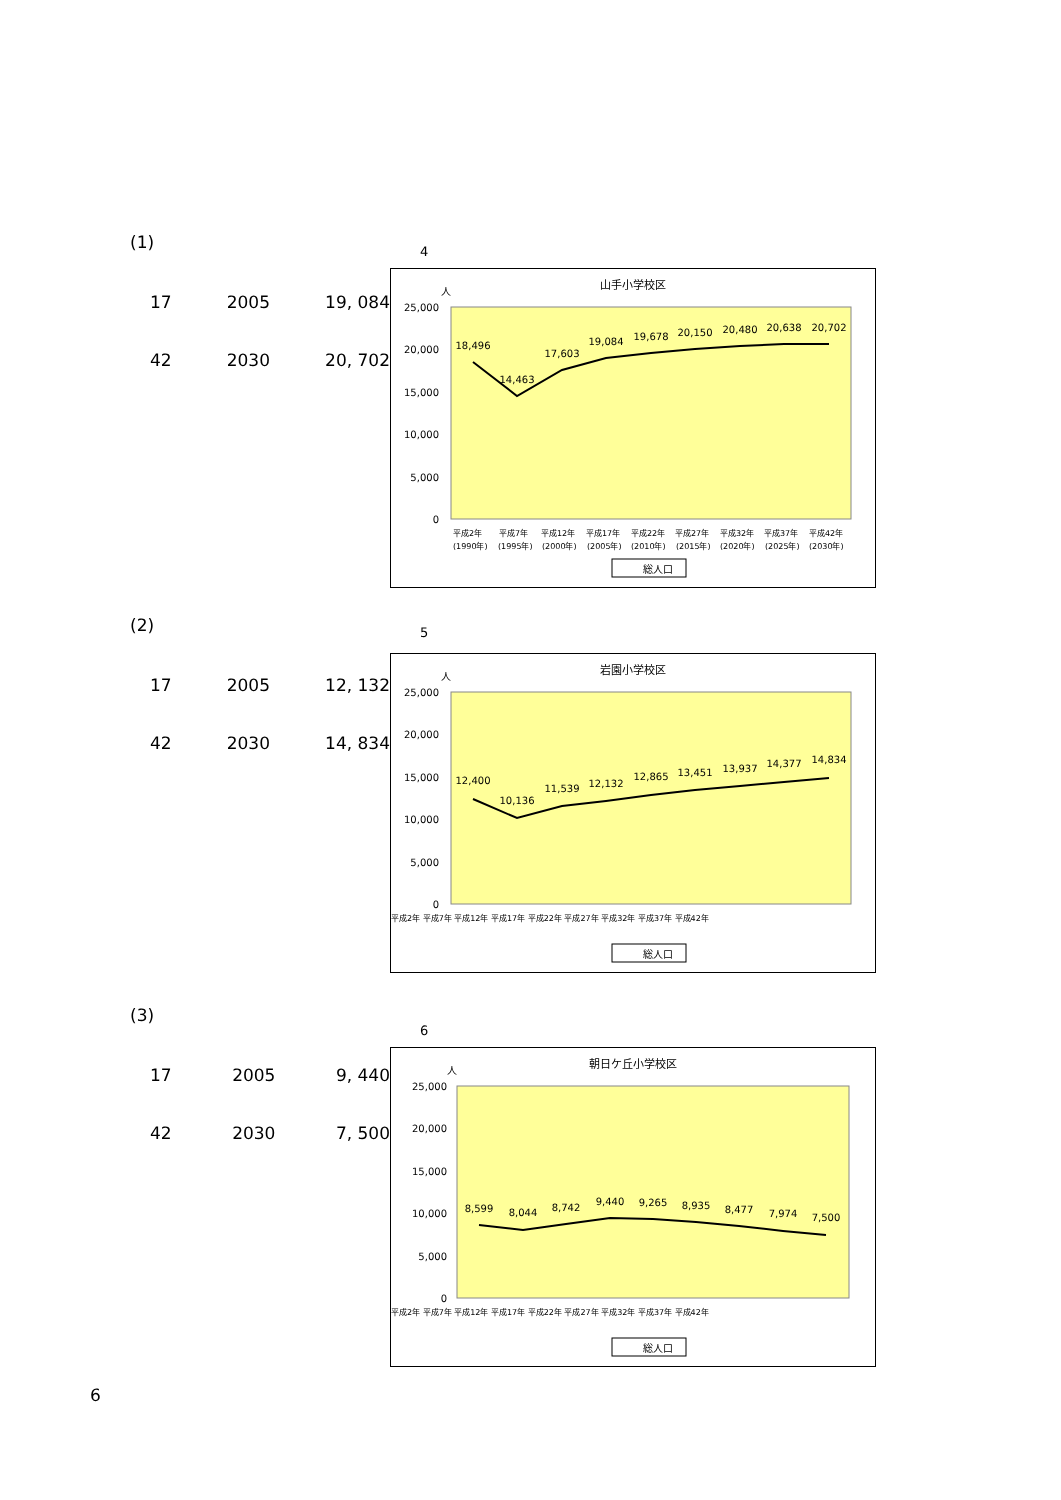(1)
17 2005 19, 084
42 2030 20, 702
4
山手小学校区
人
25,000
20,000
15,000
10,000
5,000
0
18,496
14,463
17,603
19,084
19,678
20,150
20,480
20,638
20,702
平成2年 平成7年 平成12年 平成17年 平成22年 平成27年 平成32年 平成37年 平成42年
(1990年) (1995年) (2000年) (2005年) (2010年) (2015年) (2020年) (2025年) (2030年)
総人口
(2)
17 2005 12, 132
42 2030 14, 834
5
岩園小学校区
人
25,000
20,000
15,000
10,000
5,000
0
12,400
10,136
11,539
12,132
12,865
13,451
13,937
14,377
14,834
平成2年 平成7年 平成12年 平成17年 平成22年 平成27年 平成32年 平成37年 平成42年
総人口
(3)
17 2005 9, 440
42 2030 7, 500
6
朝日ケ丘小学校区
人
25,000
20,000
15,000
10,000
5,000
0
8,599
8,044
8,742
9,440
9,265
8,935
8,477
7,974
7,500
平成2年 平成7年 平成12年 平成17年 平成22年 平成27年 平成32年 平成37年 平成42年
総人口
6